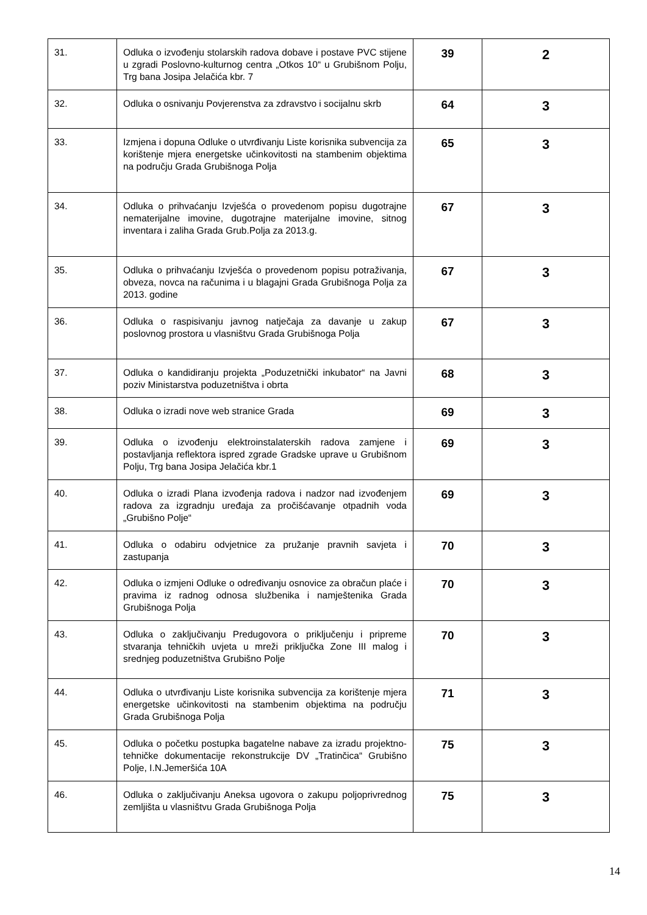| 31. | Odluka o izvođenju stolarskih radova dobave i postave PVC stijene u zgradi Poslovno-kulturnog centra „Otkos 10“ u Grubišnom Polju, Trg bana Josipa Jelačića kbr. 7 | 39 | 2 |
| 32. | Odluka o osnivanju Povjerenstva za zdravstvo i socijalnu skrb | 64 | 3 |
| 33. | Izmjena i dopuna Odluke o utvrđivanju Liste korisnika subvencija za korištenje mjera energetske učinkovitosti na stambenim objektima na području Grada Grubišnoga Polja | 65 | 3 |
| 34. | Odluka o prihvaćanju Izvješća o provedenom popisu dugotrajne nematerijalne imovine, dugotrajne materijalne imovine, sitnog inventara i zaliha Grada Grub.Polja za 2013.g. | 67 | 3 |
| 35. | Odluka o prihvaćanju Izvješća o provedenom popisu potraživanja, obveza, novca na računima i u blagajni Grada Grubišnoga Polja za 2013. godine | 67 | 3 |
| 36. | Odluka o raspisivanju javnog natječaja za davanje u zakup poslovnog prostora u vlasništvu Grada Grubišnoga Polja | 67 | 3 |
| 37. | Odluka o kandidiranju projekta „Poduzetnički inkubator“ na Javni poziv Ministarstva poduzetništva i obrta | 68 | 3 |
| 38. | Odluka o izradi nove web stranice Grada | 69 | 3 |
| 39. | Odluka o izvođenju elektroinstalaterskih radova zamjene i postavljanja reflektora ispred zgrade Gradske uprave u Grubišnom Polju, Trg bana Josipa Jelačića kbr.1 | 69 | 3 |
| 40. | Odluka o izradi Plana izvođenja radova i nadzor nad izvođenjem radova za izgradnju uređaja za pročišćavanje otpadnih voda „Grubišno Polje“ | 69 | 3 |
| 41. | Odluka o odabiru odvjetnice za pružanje pravnih savjeta i zastupanja | 70 | 3 |
| 42. | Odluka o izmjeni Odluke o određivanju osnovice za obračun plaće i pravima iz radnog odnosa službenika i namještenika Grada Grubišnoga Polja | 70 | 3 |
| 43. | Odluka o zaključivanju Predugovora o priključenju i pripreme stvaranja tehničkih uvjeta u mreži priključka Zone III malog i srednjeg poduzetništva Grubišno Polje | 70 | 3 |
| 44. | Odluka o utvrđivanju Liste korisnika subvencija za korištenje mjera energetske učinkovitosti na stambenim objektima na području Grada Grubišnoga Polja | 71 | 3 |
| 45. | Odluka o početku postupka bagatelne nabave za izradu projektno-tehničke dokumentacije rekonstrukcije DV „Tratinčica“ Grubišno Polje, I.N.Jemeršića 10A | 75 | 3 |
| 46. | Odluka o zaključivanju Aneksa ugovora o zakupu poljoprivrednog zemljišta u vlasništvu Grada Grubišnoga Polja | 75 | 3 |
14